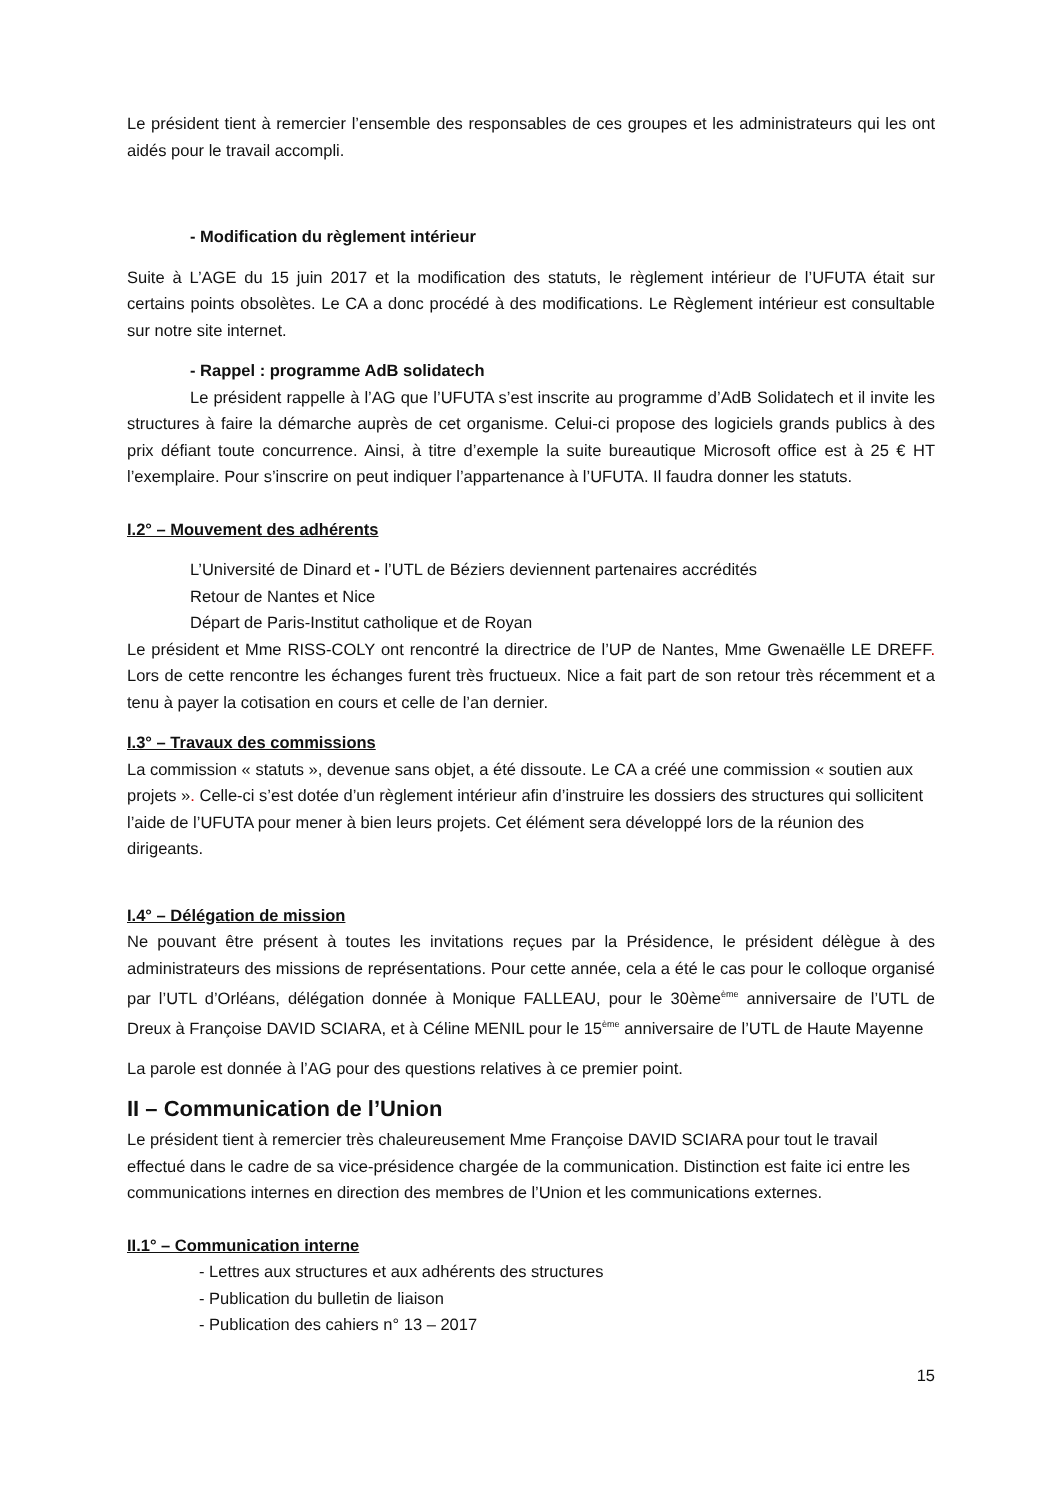Le président tient à remercier l’ensemble des responsables de ces groupes et les administrateurs qui les ont aidés pour le travail accompli.
- Modification du règlement intérieur
Suite à L’AGE du 15 juin 2017 et la modification des statuts, le règlement intérieur de l’UFUTA était sur certains points obsolètes. Le CA a donc procédé à des modifications. Le Règlement intérieur est consultable sur notre site internet.
- Rappel : programme AdB solidatech
Le président rappelle à l’AG que l’UFUTA s’est inscrite au programme d’AdB Solidatech et il invite les structures à faire la démarche auprès de cet organisme. Celui-ci propose des logiciels grands publics à des prix défiant toute concurrence. Ainsi, à titre d’exemple la suite bureautique Microsoft office est à 25 € HT l’exemplaire. Pour s’inscrire on peut indiquer l’appartenance à l’UFUTA. Il faudra donner les statuts.
I.2° – Mouvement des adhérents
L’Université de Dinard et - l’UTL de Béziers deviennent partenaires accrédités
Retour de Nantes et Nice
Départ de Paris-Institut catholique et de Royan
Le président et Mme RISS-COLY ont rencontré la directrice de l’UP de Nantes, Mme Gwenaëlle LE DREFF. Lors de cette rencontre les échanges furent très fructueux. Nice a fait part de son retour très récemment et a tenu à payer la cotisation en cours et celle de l’an dernier.
I.3° – Travaux des commissions
La commission « statuts », devenue sans objet, a été dissoute. Le CA a créé une commission « soutien aux projets ». Celle-ci s’est dotée d’un règlement intérieur afin d’instruire les dossiers des structures qui sollicitent l’aide de l’UFUTA pour mener à bien leurs projets. Cet élément sera développé lors de la réunion des dirigeants.
I.4° – Délégation de mission
Ne pouvant être présent à toutes les invitations reçues par la Présidence, le président délègue à des administrateurs des missions de représentations. Pour cette année, cela a été le cas pour le colloque organisé par l’UTL d’Orléans, délégation donnée à Monique FALLEAU, pour le 30ème<sup>ème</sup> anniversaire de l’UTL de Dreux à Françoise DAVID SCIARA, et à Céline MENIL pour le 15<sup>ème</sup> anniversaire de l’UTL de Haute Mayenne
La parole est donnée à l’AG pour des questions relatives à ce premier point.
II – Communication de l’Union
Le président tient à remercier très chaleureusement Mme Françoise DAVID SCIARA pour tout le travail effectué dans le cadre de sa vice-présidence chargée de la communication. Distinction est faite ici entre les communications internes en direction des membres de l’Union et les communications externes.
II.1° – Communication interne
- Lettres aux structures et aux adhérents des structures
- Publication du bulletin de liaison
- Publication des cahiers n° 13 – 2017
15